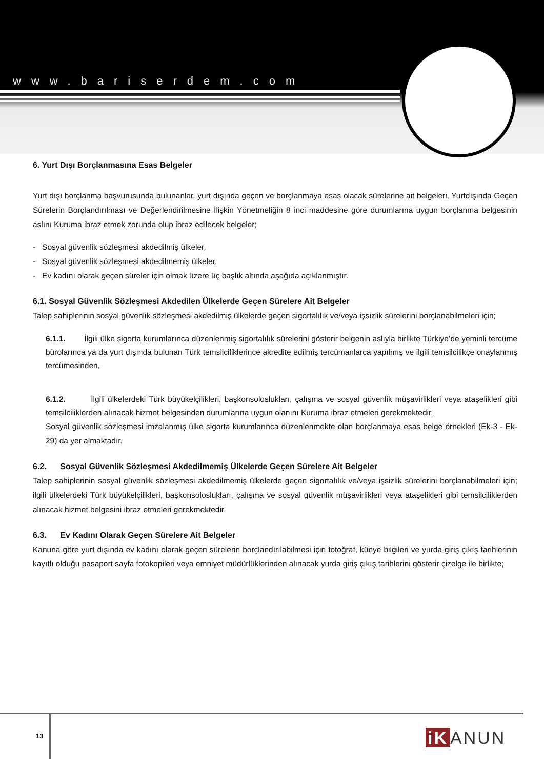www.bariserdem.com
6. Yurt Dışı Borçlanmasına Esas Belgeler
Yurt dışı borçlanma başvurusunda bulunanlar, yurt dışında geçen ve borçlanmaya esas olacak sürelerine ait belgeleri, Yurtdışında Geçen Sürelerin Borçlandırılması ve Değerlendirilmesine İlişkin Yönetmeliğin 8 inci maddesine göre durumlarına uygun borçlanma belgesinin aslını Kuruma ibraz etmek zorunda olup ibraz edilecek belgeler;
- Sosyal güvenlik sözleşmesi akdedilmiş ülkeler,
- Sosyal güvenlik sözleşmesi akdedilmemiş ülkeler,
- Ev kadını olarak geçen süreler için olmak üzere üç başlık altında aşağıda açıklanmıştır.
6.1. Sosyal Güvenlik Sözleşmesi Akdedilen Ülkelerde Geçen Sürelere Ait Belgeler
Talep sahiplerinin sosyal güvenlik sözleşmesi akdedilmiş ülkelerde geçen sigortalılık ve/veya işsizlik sürelerini borçlanabilmeleri için;
6.1.1. İlgili ülke sigorta kurumlarınca düzenlenmiş sigortalılık sürelerini gösterir belgenin aslıyla birlikte Türkiye’de yeminli tercüme bürolarınca ya da yurt dışında bulunan Türk temsilciliklerince akredite edilmiş tercümanlarca yapılmış ve ilgili temsilcilikçe onaylanmış tercümesinden,
6.1.2. İlgili ülkelerdeki Türk büyükelçilikleri, başkonsoloslukları, çalışma ve sosyal güvenlik müşavirlikleri veya ataşelikleri gibi temsilciliklerden alınacak hizmet belgesinden durumlarına uygun olanını Kuruma ibraz etmeleri gerekmektedir.
Sosyal güvenlik sözleşmesi imzalanmış ülke sigorta kurumlarınca düzenlenmekte olan borçlanmaya esas belge örnekleri (Ek-3 - Ek-29) da yer almaktadır.
6.2. Sosyal Güvenlik Sözleşmesi Akdedilmemiş Ülkelerde Geçen Sürelere Ait Belgeler
Talep sahiplerinin sosyal güvenlik sözleşmesi akdedilmemiş ülkelerde geçen sigortalılık ve/veya işsizlik sürelerini borçlanabilmeleri için; ilgili ülkelerdeki Türk büyükelçilikleri, başkonsoloslukları, çalışma ve sosyal güvenlik müşavirlikleri veya ataşelikleri gibi temsilciliklerden alınacak hizmet belgesini ibraz etmeleri gerekmektedir.
6.3. Ev Kadını Olarak Geçen Sürelere Ait Belgeler
Kanuna göre yurt dışında ev kadını olarak geçen sürelerin borçlandırılabilmesi için fotoğraf, künye bilgileri ve yurda giriş çıkış tarihlerinin kayıtlı olduğu pasaport sayfa fotokopileri veya emniyet müdürlüklerinden alınacak yurda giriş çıkış tarihlerini gösterir çizelge ile birlikte;
13 iK ANUN